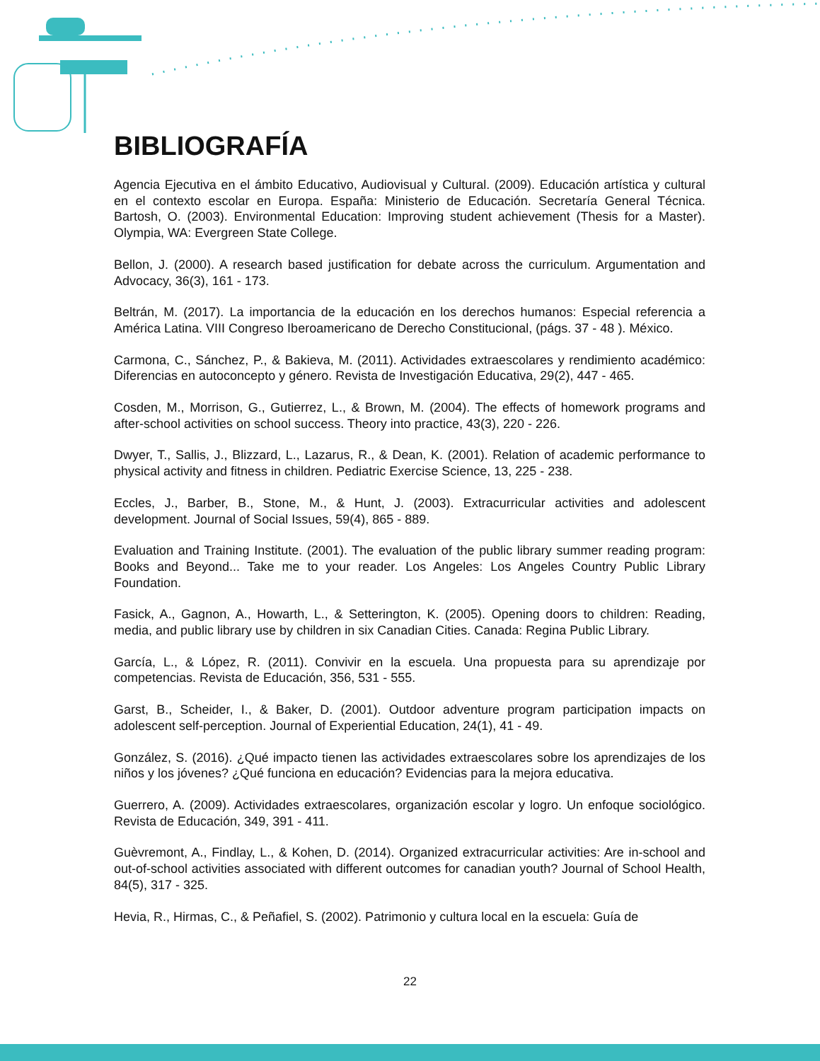BIBLIOGRAFÍA
Agencia Ejecutiva en el ámbito Educativo, Audiovisual y Cultural. (2009). Educación artística y cultural en el contexto escolar en Europa. España: Ministerio de Educación. Secretaría General Técnica. Bartosh, O. (2003). Environmental Education: Improving student achievement (Thesis for a Master). Olympia, WA: Evergreen State College.
Bellon, J. (2000). A research based justification for debate across the curriculum. Argumentation and Advocacy, 36(3), 161 - 173.
Beltrán, M. (2017). La importancia de la educación en los derechos humanos: Especial referencia a América Latina. VIII Congreso Iberoamericano de Derecho Constitucional, (págs. 37 - 48 ). México.
Carmona, C., Sánchez, P., & Bakieva, M. (2011). Actividades extraescolares y rendimiento académico: Diferencias en autoconcepto y género. Revista de Investigación Educativa, 29(2), 447 - 465.
Cosden, M., Morrison, G., Gutierrez, L., & Brown, M. (2004). The effects of homework programs and after-school activities on school success. Theory into practice, 43(3), 220 - 226.
Dwyer, T., Sallis, J., Blizzard, L., Lazarus, R., & Dean, K. (2001). Relation of academic performance to physical activity and fitness in children. Pediatric Exercise Science, 13, 225 - 238.
Eccles, J., Barber, B., Stone, M., & Hunt, J. (2003). Extracurricular activities and adolescent development. Journal of Social Issues, 59(4), 865 - 889.
Evaluation and Training Institute. (2001). The evaluation of the public library summer reading program: Books and Beyond... Take me to your reader. Los Angeles: Los Angeles Country Public Library Foundation.
Fasick, A., Gagnon, A., Howarth, L., & Setterington, K. (2005). Opening doors to children: Reading, media, and public library use by children in six Canadian Cities. Canada: Regina Public Library.
García, L., & López, R. (2011). Convivir en la escuela. Una propuesta para su aprendizaje por competencias. Revista de Educación, 356, 531 - 555.
Garst, B., Scheider, I., & Baker, D. (2001). Outdoor adventure program participation impacts on adolescent self-perception. Journal of Experiential Education, 24(1), 41 - 49.
González, S. (2016). ¿Qué impacto tienen las actividades extraescolares sobre los aprendizajes de los niños y los jóvenes? ¿Qué funciona en educación? Evidencias para la mejora educativa.
Guerrero, A. (2009). Actividades extraescolares, organización escolar y logro. Un enfoque sociológico. Revista de Educación, 349, 391 - 411.
Guèvremont, A., Findlay, L., & Kohen, D. (2014). Organized extracurricular activities: Are in-school and out-of-school activities associated with different outcomes for canadian youth? Journal of School Health, 84(5), 317 - 325.
Hevia, R., Hirmas, C., & Peñafiel, S. (2002). Patrimonio y cultura local en la escuela: Guía de
22